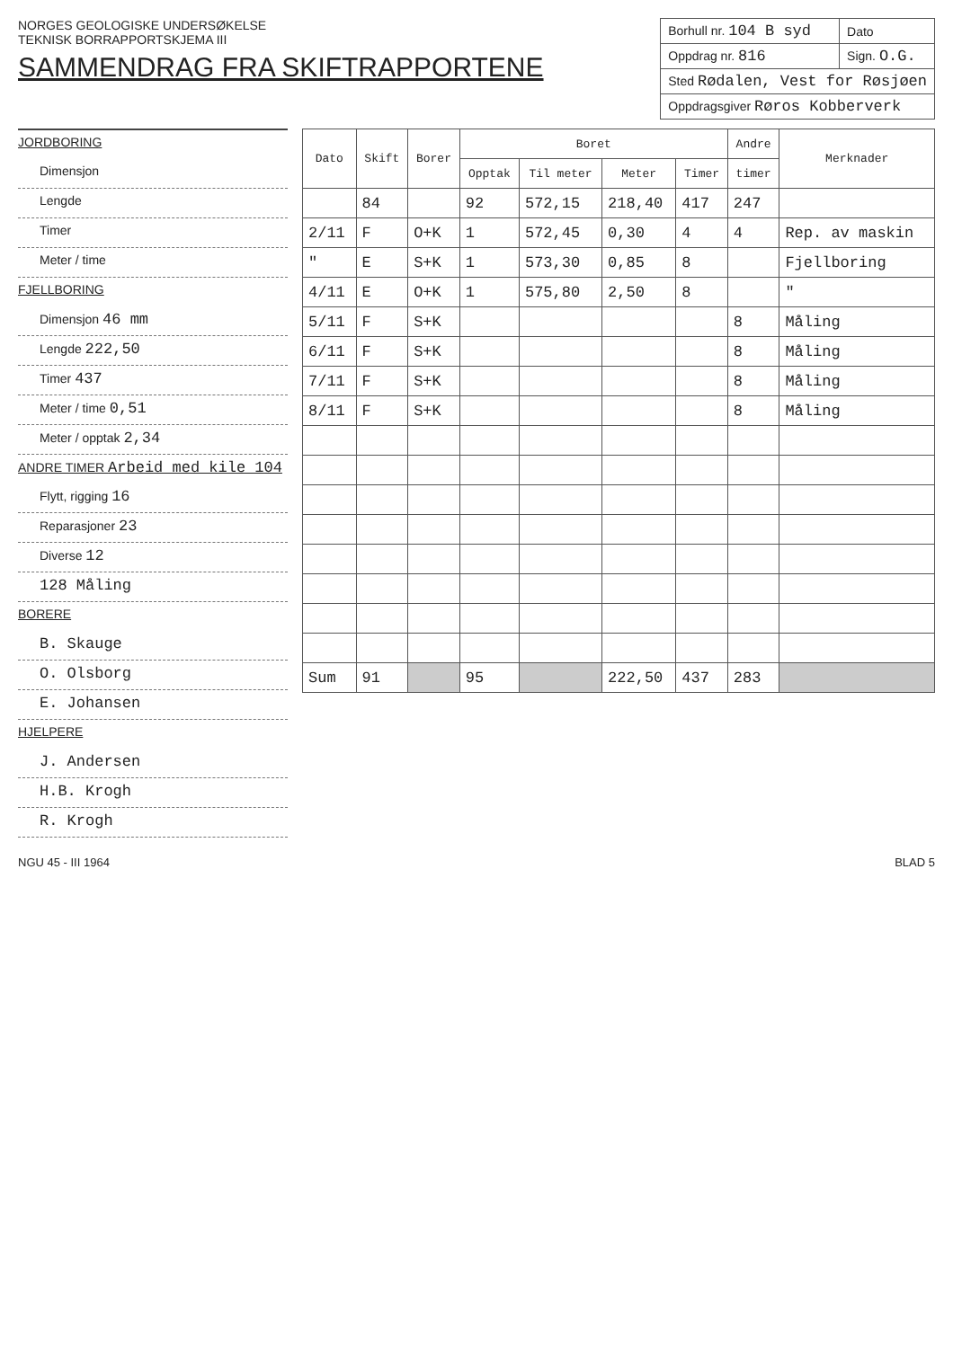NORGES GEOLOGISKE UNDERSØKELSE
TEKNISK BORRAPPORTSKJEMA III
SAMMENDRAG FRA SKIFTRAPPORTENE
| Borhull nr. 104 B syd | Dato |
| Oppdrag nr. 816 | Sign. O.G. |
| Sted Rødalen, Vest for Røsjøen | |
| Oppdragsgiver Røros Kobberverk | |
JORDBORING
Dimensjon
Lengde
Timer
Meter / time
FJELLBORING
Dimensjon 46 mm
Lengde 222,50
Timer 437
Meter / time 0,51
Meter / opptak 2,34
ANDRE TIMER Arbeid med kile 104
Flytt, rigging 16
Reparasjoner 23
Diverse 12
128 Måling
BORERE
B. Skauge
O. Olsborg
E. Johansen
HJELPERE
J. Andersen
H.B. Krogh
R. Krogh
| Dato | Skift | Borer | Boret | | | | Andre | Merknader |
| --- | --- | --- | --- | --- | --- | --- | --- | --- |
| | | | Opptak | Til meter | Meter | Timer | timer | |
| | 84 | | 92 | 572,15 | 218,40 | 417 | 247 | |
| 2/11 | F | O+K | 1 | 572,45 | 0,30 | 4 | 4 | Rep. av maskin |
| " | E | S+K | 1 | 573,30 | 0,85 | 8 | | Fjellboring |
| 4/11 | E | O+K | 1 | 575,80 | 2,50 | 8 | | " |
| 5/11 | F | S+K | | | | | 8 | Måling |
| 6/11 | F | S+K | | | | | 8 | Måling |
| 7/11 | F | S+K | | | | | 8 | Måling |
| 8/11 | F | S+K | | | | | 8 | Måling |
| Sum | 91 | | 95 | | 222,50 | 437 | 283 | |
NGU 45 - III 1964 BLAD 5